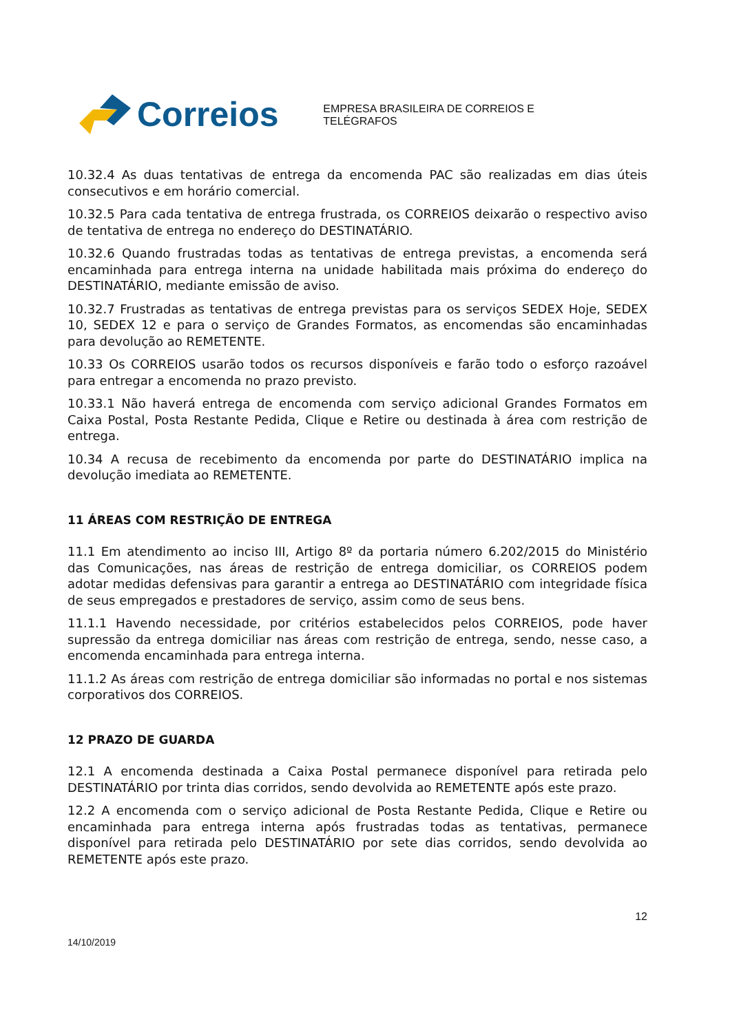Correios
EMPRESA BRASILEIRA DE CORREIOS E TELÉGRAFOS
10.32.4 As duas tentativas de entrega da encomenda PAC são realizadas em dias úteis consecutivos e em horário comercial.
10.32.5 Para cada tentativa de entrega frustrada, os CORREIOS deixarão o respectivo aviso de tentativa de entrega no endereço do DESTINATÁRIO.
10.32.6 Quando frustradas todas as tentativas de entrega previstas, a encomenda será encaminhada para entrega interna na unidade habilitada mais próxima do endereço do DESTINATÁRIO, mediante emissão de aviso.
10.32.7 Frustradas as tentativas de entrega previstas para os serviços SEDEX Hoje, SEDEX 10, SEDEX 12 e para o serviço de Grandes Formatos, as encomendas são encaminhadas para devolução ao REMETENTE.
10.33 Os CORREIOS usarão todos os recursos disponíveis e farão todo o esforço razoável para entregar a encomenda no prazo previsto.
10.33.1 Não haverá entrega de encomenda com serviço adicional Grandes Formatos em Caixa Postal, Posta Restante Pedida, Clique e Retire ou destinada à área com restrição de entrega.
10.34 A recusa de recebimento da encomenda por parte do DESTINATÁRIO implica na devolução imediata ao REMETENTE.
11 ÁREAS COM RESTRIÇÃO DE ENTREGA
11.1 Em atendimento ao inciso III, Artigo 8º da portaria número 6.202/2015 do Ministério das Comunicações, nas áreas de restrição de entrega domiciliar, os CORREIOS podem adotar medidas defensivas para garantir a entrega ao DESTINATÁRIO com integridade física de seus empregados e prestadores de serviço, assim como de seus bens.
11.1.1 Havendo necessidade, por critérios estabelecidos pelos CORREIOS, pode haver supressão da entrega domiciliar nas áreas com restrição de entrega, sendo, nesse caso, a encomenda encaminhada para entrega interna.
11.1.2 As áreas com restrição de entrega domiciliar são informadas no portal e nos sistemas corporativos dos CORREIOS.
12 PRAZO DE GUARDA
12.1 A encomenda destinada a Caixa Postal permanece disponível para retirada pelo DESTINATÁRIO por trinta dias corridos, sendo devolvida ao REMETENTE após este prazo.
12.2 A encomenda com o serviço adicional de Posta Restante Pedida, Clique e Retire ou encaminhada para entrega interna após frustradas todas as tentativas, permanece disponível para retirada pelo DESTINATÁRIO por sete dias corridos, sendo devolvida ao REMETENTE após este prazo.
12
14/10/2019